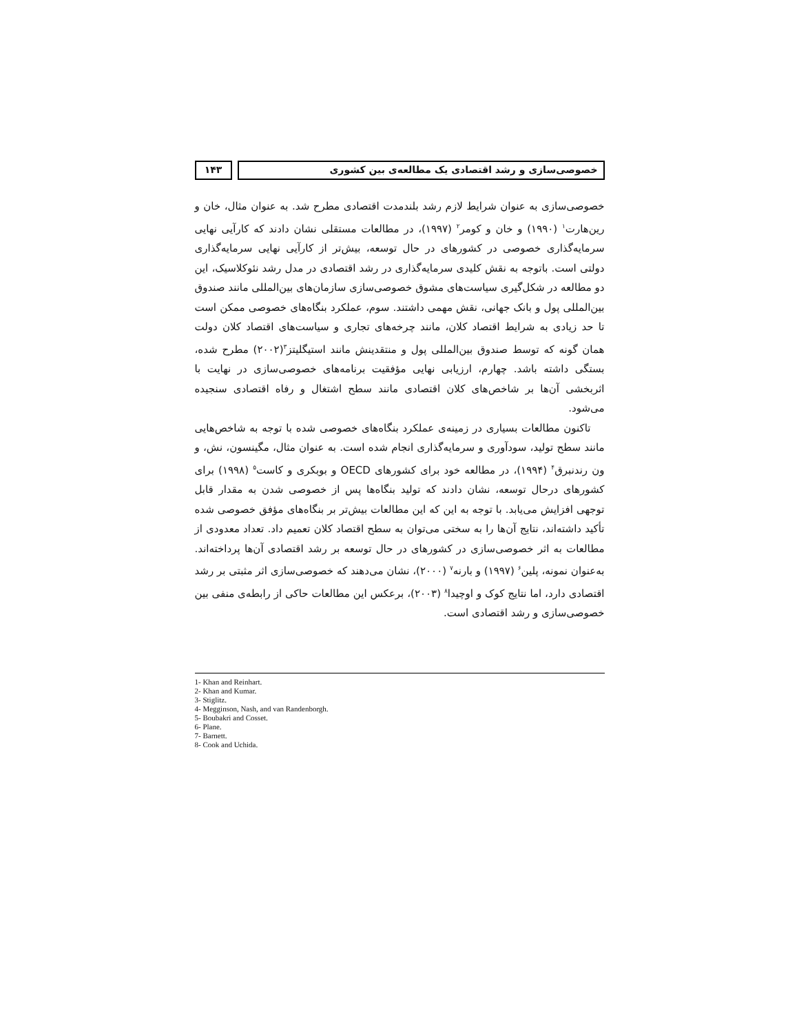خصوصی‌سازی و رشد اقتصادی یک مطالعه‌ی بین کشوری
۱۴۳
خصوصی‌سازی به عنوان شرایط لازم رشد بلندمدت اقتصادی مطرح شد. به عنوان مثال، خان و رین‌هارت<sup>۱</sup> (۱۹۹۰) و خان و کومر<sup>۲</sup> (۱۹۹۷)، در مطالعات مستقلی نشان دادند که کارآیی نهایی سرمایه‌گذاری خصوصی در کشورهای در حال توسعه، بیش‌تر از کارآیی نهایی سرمایه‌گذاری دولتی است. باتوجه به نقش کلیدی سرمایه‌گذاری در رشد اقتصادی در مدل رشد نئوکلاسیک، این دو مطالعه در شکل‌گیری سیاست‌های مشوق خصوصی‌سازی سازمان‌های بین‌المللی مانند صندوق بین‌المللی پول و بانک جهانی، نقش مهمی داشتند. سوم، عملکرد بنگاه‌های خصوصی ممکن است تا حد زیادی به شرایط اقتصاد کلان، مانند چرخه‌های تجاری و سیاست‌های اقتصاد کلان دولت همان گونه که توسط صندوق بین‌المللی پول و منتقدینش مانند استیگلیتز<sup>۳</sup>(۲۰۰۲) مطرح شده، بستگی داشته باشد. چهارم، ارزیابی نهایی مؤفقیت برنامه‌های خصوصی‌سازی در نهایت با اثربخشی آن‌ها بر شاخص‌های کلان اقتصادی مانند سطح اشتغال و رفاه اقتصادی سنجیده می‌شود.
تاکنون مطالعات بسیاری در زمینه‌ی عملکرد بنگاه‌های خصوصی شده با توجه به شاخص‌هایی مانند سطح تولید، سودآوری و سرمایه‌گذاری انجام شده است. به عنوان مثال، مگینسون، نش، و ون رندنبرق<sup>۴</sup> (۱۹۹۴)، در مطالعه خود برای کشورهای OECD و بوبکری و کاست<sup>۵</sup> (۱۹۹۸) برای کشورهای درحال توسعه، نشان دادند که تولید بنگاه‌ها پس از خصوصی شدن به مقدار قابل توجهی افزایش می‌یابد. با توجه به این که این مطالعات بیش‌تر بر بنگاه‌های مؤفق خصوصی شده تأکید داشته‌اند، نتایج آن‌ها را به سختی می‌توان به سطح اقتصاد کلان تعمیم داد. تعداد معدودی از مطالعات به اثر خصوصی‌سازی در کشورهای در حال توسعه بر رشد اقتصادی آن‌ها پرداخته‌اند. به‌عنوان نمونه، پلین<sup>۶</sup> (۱۹۹۷) و بارنه<sup>۷</sup> (۲۰۰۰)، نشان می‌دهند که خصوصی‌سازی اثر مثبتی بر رشد اقتصادی دارد، اما نتایج کوک و اوچیدا<sup>۸</sup> (۲۰۰۳)، برعکس این مطالعات حاکی از رابطه‌ی منفی بین خصوصی‌سازی و رشد اقتصادی است.
1- Khan and Reinhart.
2- Khan and Kumar.
3- Stiglitz.
4- Megginson, Nash, and van Randenborgh.
5- Boubakri and Cosset.
6- Plane.
7- Barnett.
8- Cook and Uchida.